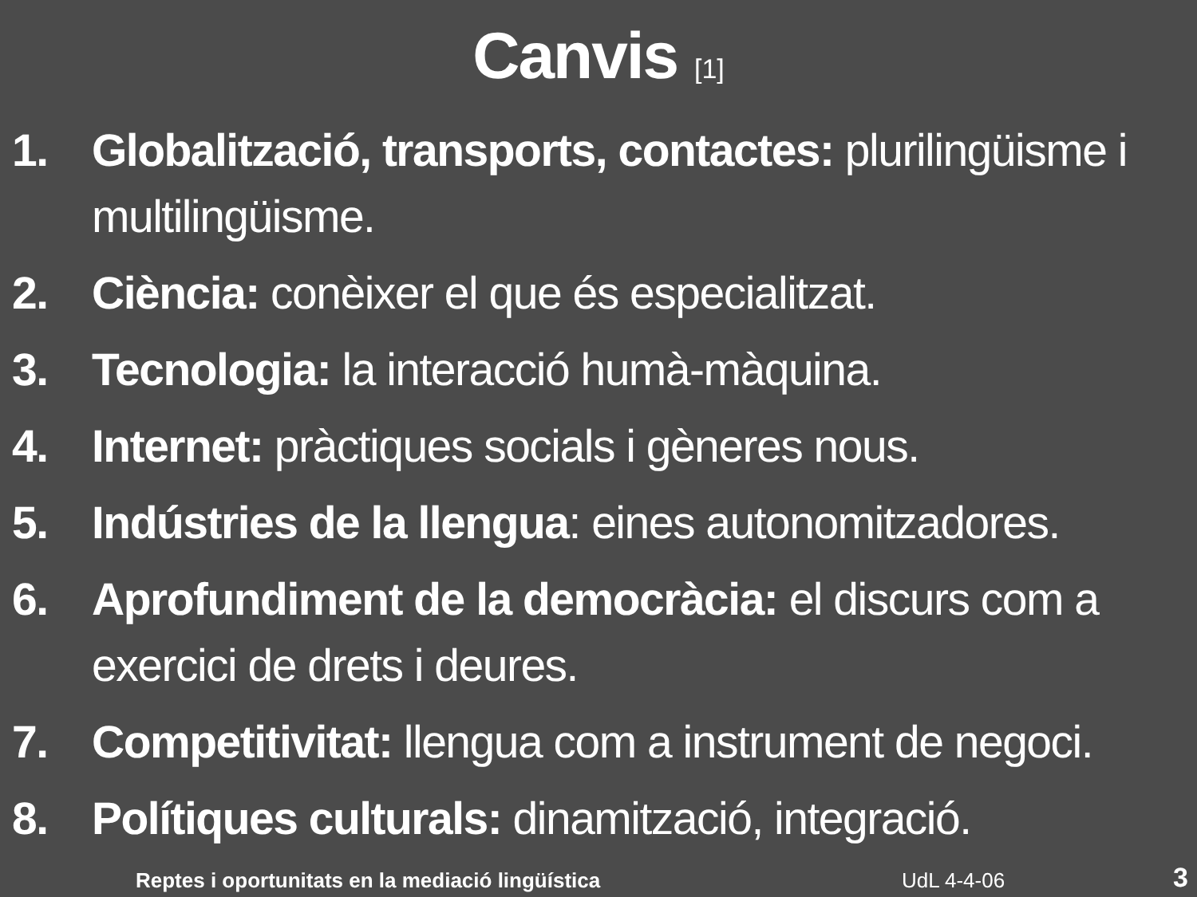Canvis [1]
1. Globalització, transports, contactes: plurilingüisme i multilingüisme.
2. Ciència: conèixer el que és especialitzat.
3. Tecnologia: la interacció humà-màquina.
4. Internet: pràctiques socials i gèneres nous.
5. Indústries de la llengua: eines autonomitzadores.
6. Aprofundiment de la democràcia: el discurs com a exercici de drets i deures.
7. Competitivitat: llengua com a instrument de negoci.
8. Polítiques culturals: dinamització, integració.
Reptes i oportunitats en la mediació lingüística UdL 4-4-06 3